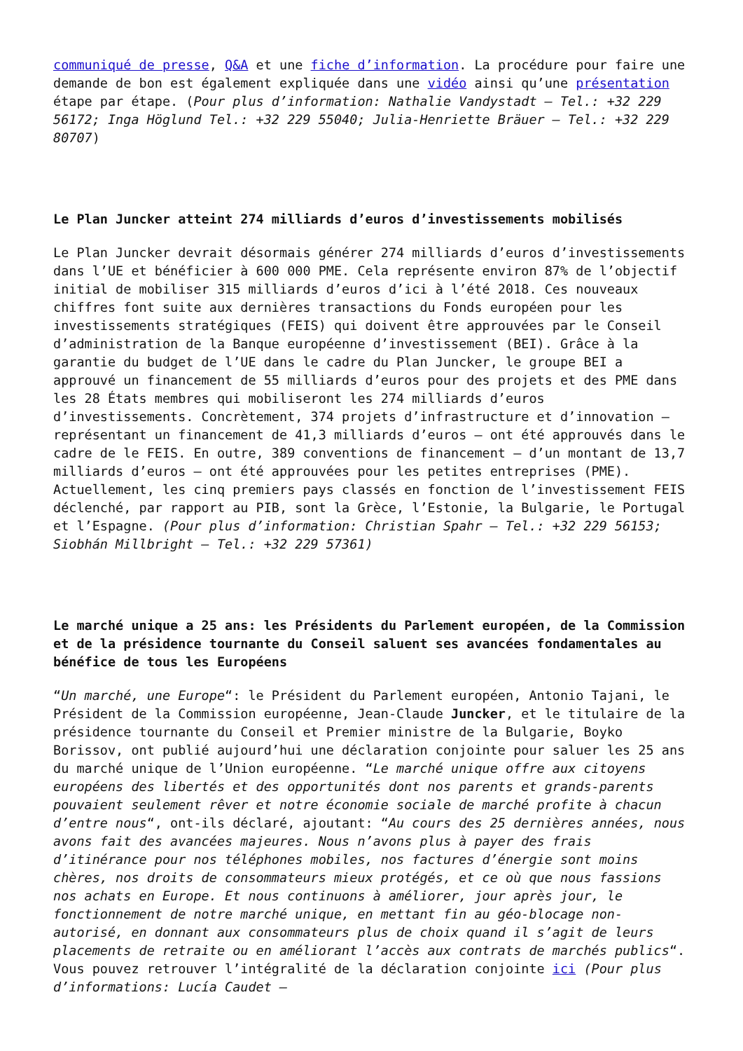communiqué de presse, Q&A et une fiche d’information. La procédure pour faire une demande de bon est également expliquée dans une vidéo ainsi qu’une présentation étape par étape. (Pour plus d’information: Nathalie Vandystadt – Tel.: +32 229 56172; Inga Höglund Tel.: +32 229 55040; Julia-Henriette Bräuer – Tel.: +32 229 80707)
Le Plan Juncker atteint 274 milliards d’euros d’investissements mobilisés
Le Plan Juncker devrait désormais générer 274 milliards d’euros d’investissements dans l’UE et bénéficier à 600 000 PME. Cela représente environ 87% de l’objectif initial de mobiliser 315 milliards d’euros d’ici à l’été 2018. Ces nouveaux chiffres font suite aux dernières transactions du Fonds européen pour les investissements stratégiques (FEIS) qui doivent être approuvées par le Conseil d’administration de la Banque européenne d’investissement (BEI). Grâce à la garantie du budget de l’UE dans le cadre du Plan Juncker, le groupe BEI a approuvé un financement de 55 milliards d’euros pour des projets et des PME dans les 28 États membres qui mobiliseront les 274 milliards d’euros d’investissements. Concrètement, 374 projets d’infrastructure et d’innovation – représentant un financement de 41,3 milliards d’euros – ont été approuvés dans le cadre de le FEIS. En outre, 389 conventions de financement – d’un montant de 13,7 milliards d’euros – ont été approuvées pour les petites entreprises (PME). Actuellement, les cinq premiers pays classés en fonction de l’investissement FEIS déclenché, par rapport au PIB, sont la Grèce, l’Estonie, la Bulgarie, le Portugal et l’Espagne. (Pour plus d’information: Christian Spahr – Tel.: +32 229 56153; Siobhán Millbright – Tel.: +32 229 57361)
Le marché unique a 25 ans: les Présidents du Parlement européen, de la Commission et de la présidence tournante du Conseil saluent ses avancées fondamentales au bénéfice de tous les Européens
“Un marché, une Europe“: le Président du Parlement européen, Antonio Tajani, le Président de la Commission européenne, Jean-Claude Juncker, et le titulaire de la présidence tournante du Conseil et Premier ministre de la Bulgarie, Boyko Borissov, ont publié aujourd’hui une déclaration conjointe pour saluer les 25 ans du marché unique de l’Union européenne. “Le marché unique offre aux citoyens européens des libertés et des opportunités dont nos parents et grands-parents pouvaient seulement rêver et notre économie sociale de marché profite à chacun d’entre nous“, ont-ils déclaré, ajoutant: “Au cours des 25 dernières années, nous avons fait des avancées majeures. Nous n’avons plus à payer des frais d’itinérance pour nos téléphones mobiles, nos factures d’énergie sont moins chères, nos droits de consommateurs mieux protégés, et ce où que nous fassions nos achats en Europe. Et nous continuons à améliorer, jour après jour, le fonctionnement de notre marché unique, en mettant fin au géo-blocage non-autorisé, en donnant aux consommateurs plus de choix quand il s’agit de leurs placements de retraite ou en améliorant l’accès aux contrats de marchés publics“. Vous pouvez retrouver l’intégralité de la déclaration conjointe ici (Pour plus d’informations: Lucía Caudet –